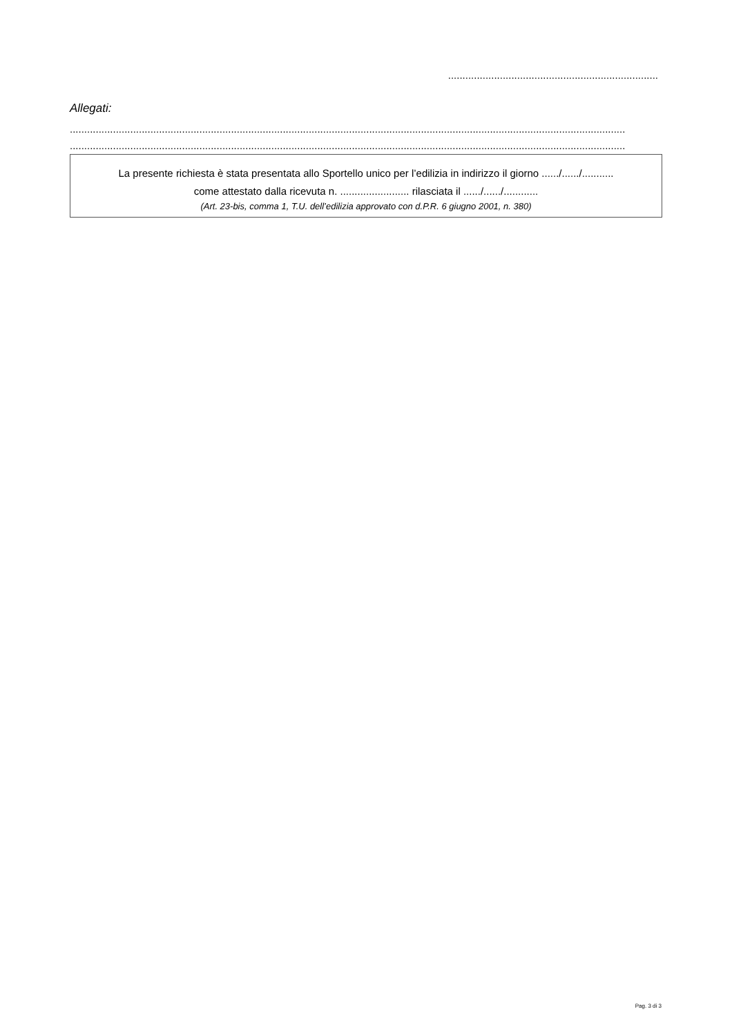.........................................................................
Allegati:
.................................................................................................................................................................................................
.................................................................................................................................................................................................
La presente richiesta è stata presentata allo Sportello unico per l’edilizia in indirizzo il giorno ....../....../...........
come attestato dalla ricevuta n. ........................ rilasciata il ....../....../............
(Art. 23-bis, comma 1, T.U. dell’edilizia approvato con d.P.R. 6 giugno 2001, n. 380)
Pag. 3 di 3